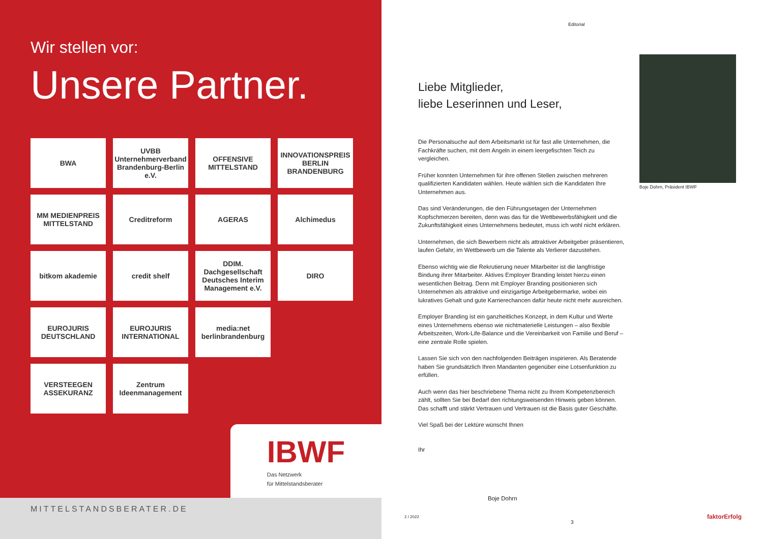Wir stellen vor:
Unsere Partner.
BWA
UVBB Unternehmerverband Brandenburg-Berlin e.V.
OFFENSIVE MITTELSTAND
INNOVATIONSPREIS BERLIN BRANDENBURG
MM MEDIENPREIS MITTELSTAND
Creditreform
AGERAS
Alchimedus
bitkom akademie
credit shelf
DDIM. Dachgesellschaft Deutsches Interim Management e.V.
DIRO
EUROJURIS DEUTSCHLAND
EUROJURIS INTERNATIONAL
media:net berlinbrandenburg
VERSTEEGEN ASSEKURANZ
Zentrum Ideenmanagement
IBWF
Das Netzwerk
für Mittelstandsberater
MITTELSTANDSBERATER.DE
Editorial
Boje Dohrn, Präsident IBWF
Liebe Mitglieder,
liebe Leserinnen und Leser,
Die Personalsuche auf dem Arbeitsmarkt ist für fast alle Unternehmen, die Fachkräfte suchen, mit dem Angeln in einem leergefischten Teich zu vergleichen.
Früher konnten Unternehmen für ihre offenen Stellen zwischen mehreren qualifizierten Kandidaten wählen. Heute wählen sich die Kandidaten Ihre Unternehmen aus.
Das sind Veränderungen, die den Führungsetagen der Unternehmen Kopfschmerzen bereiten, denn was das für die Wettbewerbsfähigkeit und die Zukunftsfähigkeit eines Unternehmens bedeutet, muss ich wohl nicht erklären.
Unternehmen, die sich Bewerbern nicht als attraktiver Arbeitgeber präsentieren, laufen Gefahr, im Wettbewerb um die Talente als Verlierer dazustehen.
Ebenso wichtig wie die Rekrutierung neuer Mitarbeiter ist die langfristige Bindung ihrer Mitarbeiter. Aktives Employer Branding leistet hierzu einen wesentlichen Beitrag. Denn mit Employer Branding positionieren sich Unternehmen als attraktive und einzigartige Arbeitgebermarke, wobei ein lukratives Gehalt und gute Karrierechancen dafür heute nicht mehr ausreichen.
Employer Branding ist ein ganzheitliches Konzept, in dem Kultur und Werte eines Unternehmens ebenso wie nichtmaterielle Leistungen – also flexible Arbeitszeiten, Work-Life-Balance und die Vereinbarkeit von Familie und Beruf – eine zentrale Rolle spielen.
Lassen Sie sich von den nachfolgenden Beiträgen inspirieren. Als Beratende haben Sie grundsätzlich Ihren Mandanten gegenüber eine Lotsenfunktion zu erfüllen.
Auch wenn das hier beschriebene Thema nicht zu Ihrem Kompetenzbereich zählt, sollten Sie bei Bedarf den richtungsweisenden Hinweis geben können. Das schafft und stärkt Vertrauen und Vertrauen ist die Basis guter Geschäfte.
Viel Spaß bei der Lektüre wünscht Ihnen
Ihr
Boje Dohrn
2 / 2022
3
faktorErfolg